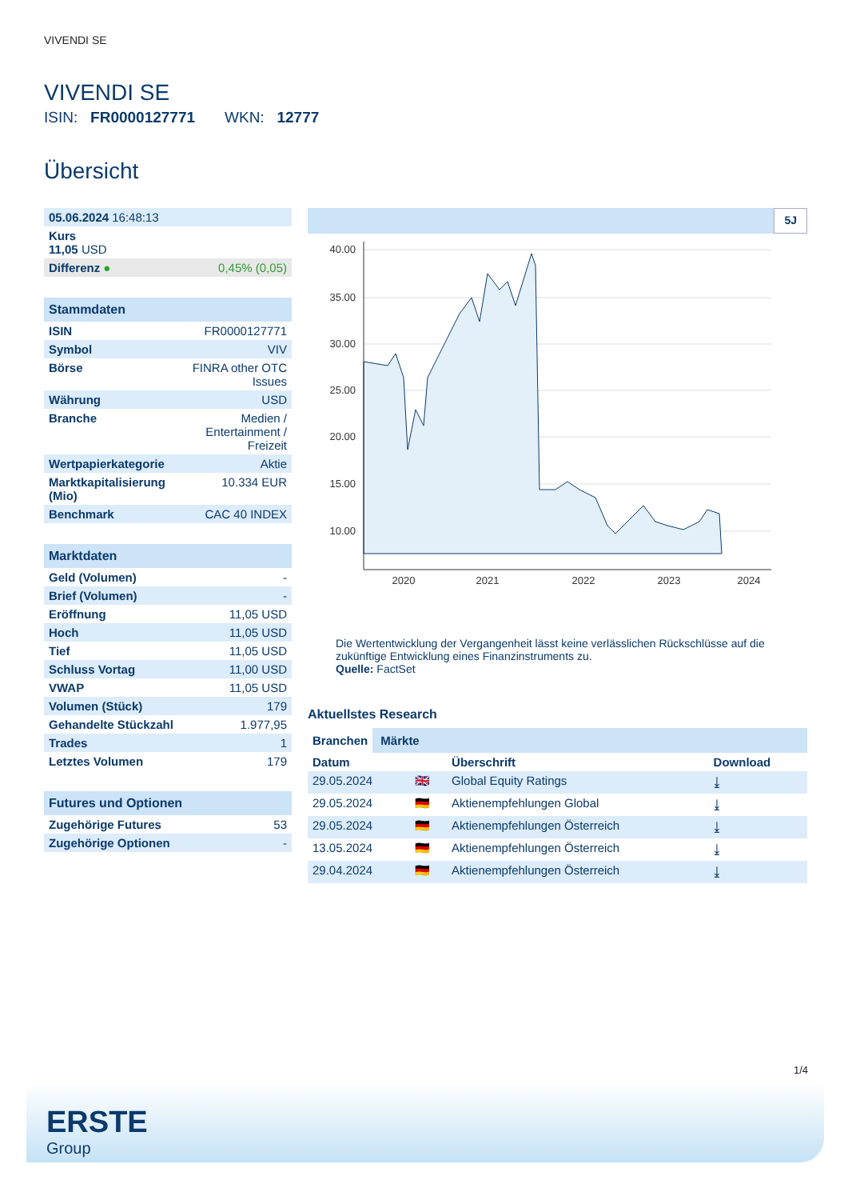VIVENDI SE
VIVENDI SE
ISIN: FR0000127771 WKN: 12777
Übersicht
| 05.06.2024 16:48:13 | |
| Kurs 11,05 USD | |
| Differenz ● | 0,45% (0,05) |
Stammdaten
| ISIN | FR0000127771 |
| Symbol | VIV |
| Börse | FINRA other OTC Issues |
| Währung | USD |
| Branche | Medien / Entertainment / Freizeit |
| Wertpapierkategorie | Aktie |
| Marktkapitalisierung (Mio) | 10.334 EUR |
| Benchmark | CAC 40 INDEX |
Marktdaten
| Geld (Volumen) | - |
| Brief (Volumen) | - |
| Eröffnung | 11,05 USD |
| Hoch | 11,05 USD |
| Tief | 11,05 USD |
| Schluss Vortag | 11,00 USD |
| VWAP | 11,05 USD |
| Volumen (Stück) | 179 |
| Gehandelte Stückzahl | 1.977,95 |
| Trades | 1 |
| Letztes Volumen | 179 |
Futures und Optionen
| Zugehörige Futures | 53 |
| Zugehörige Optionen | - |
5J
40.00
35.00
30.00
25.00
20.00
15.00
10.00
2020
2021
2022
2023
2024
Die Wertentwicklung der Vergangenheit lässt keine verlässlichen Rückschlüsse auf die zukünftige Entwicklung eines Finanzinstruments zu.
Quelle: FactSet
Aktuellstes Research
Branchen Märkte
| Datum | | Überschrift | Download |
| --- | --- | --- | --- |
| 29.05.2024 | 🇬🇧 | Global Equity Ratings | ⤓ |
| 29.05.2024 | 🇩🇪 | Aktienempfehlungen Global | ⤓ |
| 29.05.2024 | 🇩🇪 | Aktienempfehlungen Österreich | ⤓ |
| 13.05.2024 | 🇩🇪 | Aktienempfehlungen Österreich | ⤓ |
| 29.04.2024 | 🇩🇪 | Aktienempfehlungen Österreich | ⤓ |
1/4
ERSTE
Group